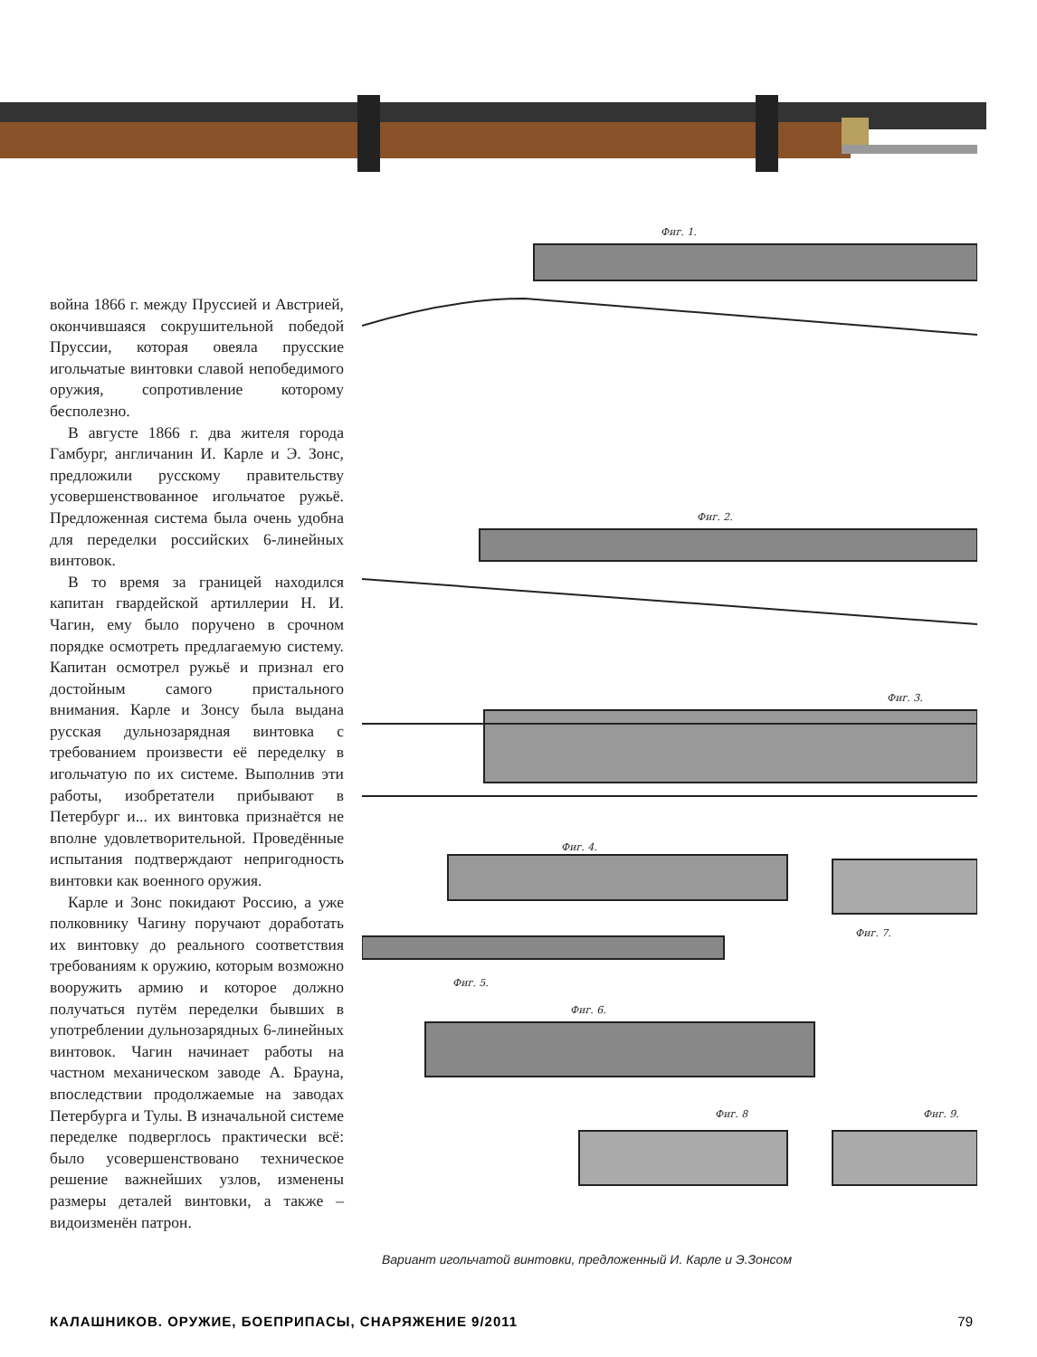война 1866 г. между Пруссией и Австрией, окончившаяся сокрушительной победой Пруссии, которая овеяла прусские игольчатые винтовки славой непобедимого оружия, сопротивление которому бесполезно.
В августе 1866 г. два жителя города Гамбург, англичанин И. Карле и Э. Зонс, предложили русскому правительству усовершенствованное игольчатое ружьё. Предложенная система была очень удобна для переделки российских 6-линейных винтовок.
В то время за границей находился капитан гвардейской артиллерии Н. И. Чагин, ему было поручено в срочном порядке осмотреть предлагаемую систему. Капитан осмотрел ружьё и признал его достойным самого пристального внимания. Карле и Зонсу была выдана русская дульнозарядная винтовка с требованием произвести её переделку в игольчатую по их системе. Выполнив эти работы, изобретатели прибывают в Петербург и... их винтовка признаётся не вполне удовлетворительной. Проведённые испытания подтверждают непригодность винтовки как военного оружия.
Карле и Зонс покидают Россию, а уже полковнику Чагину поручают доработать их винтовку до реального соответствия требованиям к оружию, которым возможно вооружить армию и которое должно получаться путём переделки бывших в употреблении дульнозарядных 6-линейных винтовок. Чагин начинает работы на частном механическом заводе А. Брауна, впоследствии продолжаемые на заводах Петербурга и Тулы. В изначальной системе переделке подверглось практически всё: было усовершенствовано техническое решение важнейших узлов, изменены размеры деталей винтовки, а также – видоизменён патрон.
Фиг. 1.
Фиг. 2.
Фиг. 3.
Фиг. 4.
Фиг. 5.
Фиг. 6.
Фиг. 7.
Фиг. 8
Фиг. 9.
Вариант игольчатой винтовки, предложенный И. Карле и Э.Зонсом
КАЛАШНИКОВ. ОРУЖИЕ, БОЕПРИПАСЫ, СНАРЯЖЕНИЕ 9/2011 79